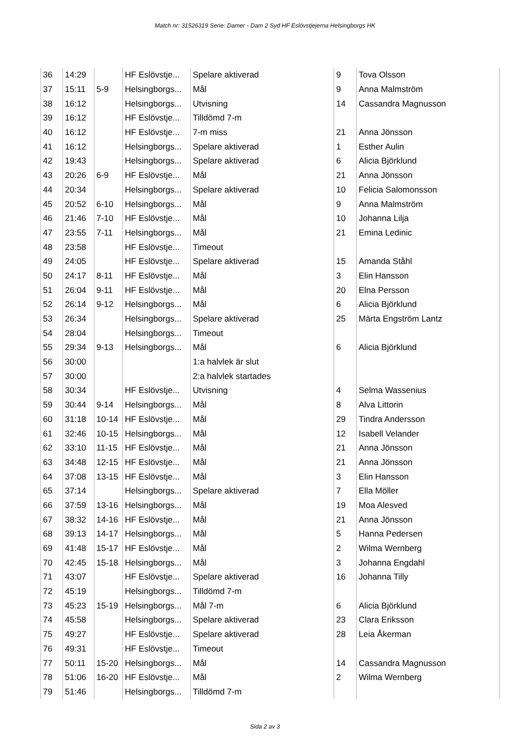Match nr: 31526319 Serie: Damer - Dam 2 Syd HF Eslövstjejerna Helsingborgs HK
| 36 | 14:29 | | HF Eslövstje... | Spelare aktiverad | 9 | Tova Olsson |
| 37 | 15:11 | 5-9 | Helsingborgs... | Mål | 9 | Anna Malmström |
| 38 | 16:12 | | Helsingborgs... | Utvisning | 14 | Cassandra Magnusson |
| 39 | 16:12 | | HF Eslövstje... | Tilldömd 7-m | | |
| 40 | 16:12 | | HF Eslövstje... | 7-m miss | 21 | Anna Jönsson |
| 41 | 16:12 | | Helsingborgs... | Spelare aktiverad | 1 | Esther Aulin |
| 42 | 19:43 | | Helsingborgs... | Spelare aktiverad | 6 | Alicia Björklund |
| 43 | 20:26 | 6-9 | HF Eslövstje... | Mål | 21 | Anna Jönsson |
| 44 | 20:34 | | Helsingborgs... | Spelare aktiverad | 10 | Felicia Salomonsson |
| 45 | 20:52 | 6-10 | Helsingborgs... | Mål | 9 | Anna Malmström |
| 46 | 21:46 | 7-10 | HF Eslövstje... | Mål | 10 | Johanna Lilja |
| 47 | 23:55 | 7-11 | Helsingborgs... | Mål | 21 | Emina Ledinic |
| 48 | 23:58 | | HF Eslövstje... | Timeout | | |
| 49 | 24:05 | | HF Eslövstje... | Spelare aktiverad | 15 | Amanda Ståhl |
| 50 | 24:17 | 8-11 | HF Eslövstje... | Mål | 3 | Elin Hansson |
| 51 | 26:04 | 9-11 | HF Eslövstje... | Mål | 20 | Elna Persson |
| 52 | 26:14 | 9-12 | Helsingborgs... | Mål | 6 | Alicia Björklund |
| 53 | 26:34 | | Helsingborgs... | Spelare aktiverad | 25 | Märta Engström Lantz |
| 54 | 28:04 | | Helsingborgs... | Timeout | | |
| 55 | 29:34 | 9-13 | Helsingborgs... | Mål | 6 | Alicia Björklund |
| 56 | 30:00 | | | 1:a halvlek är slut | | |
| 57 | 30:00 | | | 2:a halvlek startades | | |
| 58 | 30:34 | | HF Eslövstje... | Utvisning | 4 | Selma Wassenius |
| 59 | 30:44 | 9-14 | Helsingborgs... | Mål | 8 | Alva Littorin |
| 60 | 31:18 | 10-14 | HF Eslövstje... | Mål | 29 | Tindra Andersson |
| 61 | 32:46 | 10-15 | Helsingborgs... | Mål | 12 | Isabell Velander |
| 62 | 33:10 | 11-15 | HF Eslövstje... | Mål | 21 | Anna Jönsson |
| 63 | 34:48 | 12-15 | HF Eslövstje... | Mål | 21 | Anna Jönsson |
| 64 | 37:08 | 13-15 | HF Eslövstje... | Mål | 3 | Elin Hansson |
| 65 | 37:14 | | Helsingborgs... | Spelare aktiverad | 7 | Ella Möller |
| 66 | 37:59 | 13-16 | Helsingborgs... | Mål | 19 | Moa Alesved |
| 67 | 38:32 | 14-16 | HF Eslövstje... | Mål | 21 | Anna Jönsson |
| 68 | 39:13 | 14-17 | Helsingborgs... | Mål | 5 | Hanna Pedersen |
| 69 | 41:48 | 15-17 | HF Eslövstje... | Mål | 2 | Wilma Wernberg |
| 70 | 42:45 | 15-18 | Helsingborgs... | Mål | 3 | Johanna Engdahl |
| 71 | 43:07 | | HF Eslövstje... | Spelare aktiverad | 16 | Johanna Tilly |
| 72 | 45:19 | | Helsingborgs... | Tilldömd 7-m | | |
| 73 | 45:23 | 15-19 | Helsingborgs... | Mål 7-m | 6 | Alicia Björklund |
| 74 | 45:58 | | Helsingborgs... | Spelare aktiverad | 23 | Clara Eriksson |
| 75 | 49:27 | | HF Eslövstje... | Spelare aktiverad | 28 | Leia Åkerman |
| 76 | 49:31 | | HF Eslövstje... | Timeout | | |
| 77 | 50:11 | 15-20 | Helsingborgs... | Mål | 14 | Cassandra Magnusson |
| 78 | 51:06 | 16-20 | HF Eslövstje... | Mål | 2 | Wilma Wernberg |
| 79 | 51:46 | | Helsingborgs... | Tilldömd 7-m | | |
Sida 2 av 3